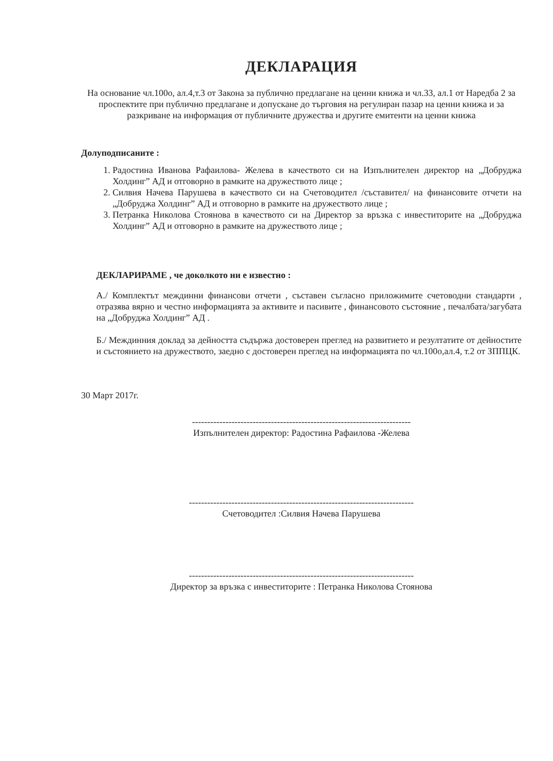ДЕКЛАРАЦИЯ
На основание чл.100о, ал.4,т.3 от Закона за публично предлагане на ценни книжа и чл.33, ал.1 от Наредба 2 за проспектите при публично предлагане и допускане до търговия на регулиран пазар на ценни книжа и за разкриване на информация от публичните дружества и другите емитенти на ценни книжа
Долуподписаните :
1. Радостина Иванова Рафаилова- Желева в качеството си на Изпълнителен директор на „Добруджа Холдинг” АД и отговорно в рамките на дружеството лице ;
2. Силвия Начева Парушева в качеството си на Счетоводител /съставител/ на финансовите отчети на „Добруджа Холдинг” АД и отговорно в рамките на дружеството лице ;
3. Петранка Николова Стоянова в качеството си на Директор за връзка с инвеститорите на „Добруджа Холдинг” АД и отговорно в рамките на дружеството лице ;
ДЕКЛАРИРАМЕ , че доколкото ни е известно :
А./ Комплектът междинни финансови отчети , съставен съгласно приложимите счетоводни стандарти , отразява вярно и честно информацията за активите и пасивите , финансовото състояние , печалбата/загубата на „Добруджа Холдинг” АД .
Б./ Междинния доклад за дейността съдържа достоверен преглед на развитието и резултатите от дейностите и състоянието на дружеството, заедно с достоверен преглед на информацията по чл.100о,ал.4, т.2 от ЗППЦК.
30 Март 2017г.
------------------------------------------------------------------------
Изпълнителен директор: Радостина Рафаилова -Желева
--------------------------------------------------------------------------
Счетоводител :Силвия Начева Парушева
--------------------------------------------------------------------------
Директор за връзка с инвеститорите : Петранка Николова Стоянова